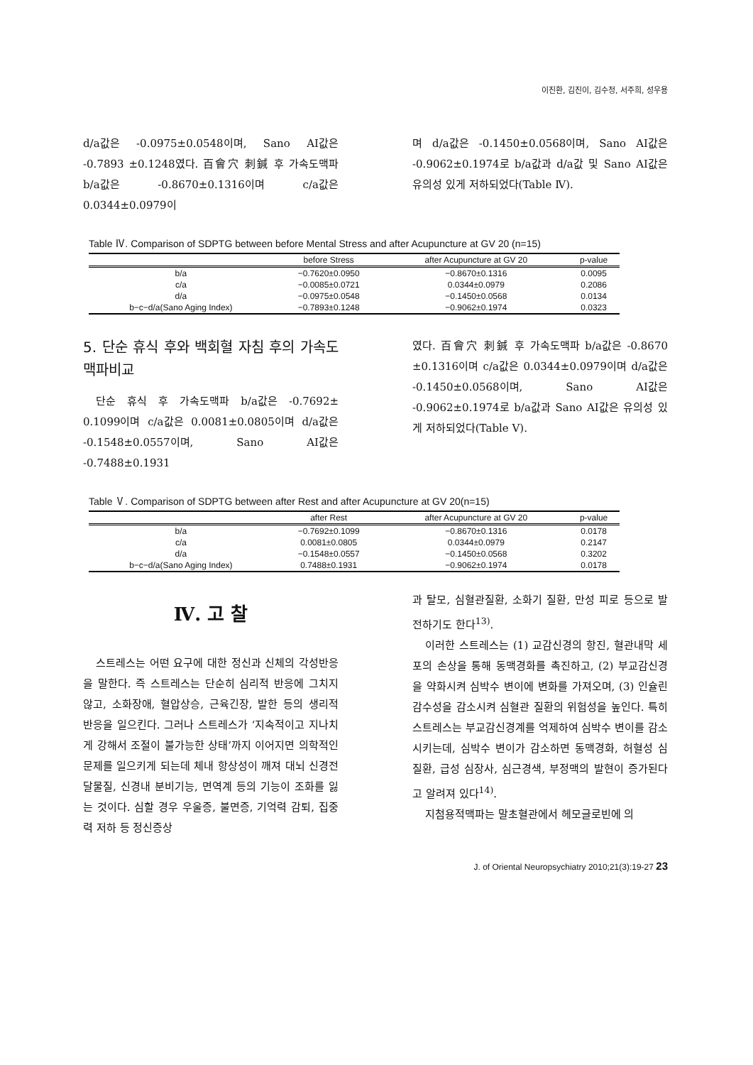이진환, 김진이, 김수정, 서주희, 성우용
d/a값은 -0.0975±0.0548이며, Sano AI값은 -0.7893 ±0.1248였다. 百會穴 刺鍼 후 가속도맥파 b/a값은 -0.8670±0.1316이며 c/a값은 0.0344±0.0979이
며 d/a값은 -0.1450±0.0568이며, Sano AI값은 -0.9062±0.1974로 b/a값과 d/a값 및 Sano AI값은 유의성 있게 저하되었다(Table Ⅳ).
Table Ⅳ. Comparison of SDPTG between before Mental Stress and after Acupuncture at GV 20 (n=15)
| | before Stress | after Acupuncture at GV 20 | p-value |
| --- | --- | --- | --- |
| b/a | −0.7620±0.0950 | −0.8670±0.1316 | 0.0095 |
| c/a | −0.0085±0.0721 | 0.0344±0.0979 | 0.2086 |
| d/a | −0.0975±0.0548 | −0.1450±0.0568 | 0.0134 |
| b−c−d/a(Sano Aging Index) | −0.7893±0.1248 | −0.9062±0.1974 | 0.0323 |
5. 단순 휴식 후와 백회혈 자침 후의 가속도맥파비교
단순 휴식 후 가속도맥파 b/a값은 -0.7692± 0.1099이며 c/a값은 0.0081±0.0805이며 d/a값은 -0.1548±0.0557이며, Sano AI값은 -0.7488±0.1931
였다. 百會穴 刺鍼 후 가속도맥파 b/a값은 -0.8670 ±0.1316이며 c/a값은 0.0344±0.0979이며 d/a값은 -0.1450±0.0568이며, Sano AI값은 -0.9062±0.1974로 b/a값과 Sano AI값은 유의성 있게 저하되었다(Table Ⅴ).
Table Ⅴ. Comparison of SDPTG between after Rest and after Acupuncture at GV 20(n=15)
| | after Rest | after Acupuncture at GV 20 | p-value |
| --- | --- | --- | --- |
| b/a | −0.7692±0.1099 | −0.8670±0.1316 | 0.0178 |
| c/a | 0.0081±0.0805 | 0.0344±0.0979 | 0.2147 |
| d/a | −0.1548±0.0557 | −0.1450±0.0568 | 0.3202 |
| b−c−d/a(Sano Aging Index) | 0.7488±0.1931 | −0.9062±0.1974 | 0.0178 |
Ⅳ. 고 찰
스트레스는 어떤 요구에 대한 정신과 신체의 각성반응을 말한다. 즉 스트레스는 단순히 심리적 반응에 그치지 않고, 소화장애, 혈압상승, 근육긴장, 발한 등의 생리적 반응을 일으킨다. 그러나 스트레스가 ‘지속적이고 지나치게 강해서 조절이 불가능한 상태’까지 이어지면 의학적인 문제를 일으키게 되는데 체내 항상성이 깨져 대뇌 신경전달물질, 신경내 분비기능, 면역계 등의 기능이 조화를 잃는 것이다. 심할 경우 우울증, 불면증, 기억력 감퇴, 집중력 저하 등 정신증상
과 탈모, 심혈관질환, 소화기 질환, 만성 피로 등으로 발전하기도 한다<sup>13)</sup>.
이러한 스트레스는 (1) 교감신경의 항진, 혈관내막 세포의 손상을 통해 동맥경화를 촉진하고, (2) 부교감신경을 약화시켜 심박수 변이에 변화를 가져오며, (3) 인슐린 감수성을 감소시켜 심혈관 질환의 위험성을 높인다. 특히 스트레스는 부교감신경계를 억제하여 심박수 변이를 감소시키는데, 심박수 변이가 감소하면 동맥경화, 허혈성 심질환, 급성 심장사, 심근경색, 부정맥의 발현이 증가된다고 알려져 있다<sup>14)</sup>.
지첨용적맥파는 말초혈관에서 헤모글로빈에 의
J. of Oriental Neuropsychiatry 2010;21(3):19-27 23